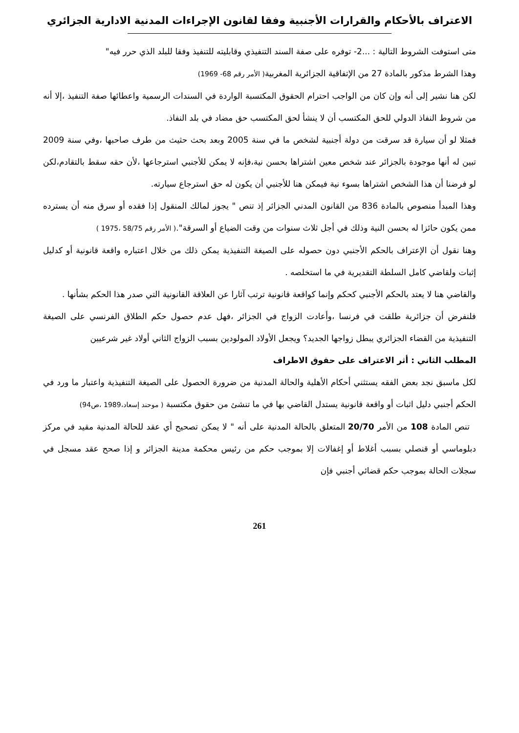الاعتراف بالأحكام والقرارات الأجنبية وفقا لقانون الإجراءات المدنية الادارية الجزائري
متى استوفت الشروط التالية : ...2- توفره على صفة السند التنفيذي وقابليته للتنفيذ وفقا للبلد الذي حرر فيه"
وهذا الشرط مذكور بالمادة 27 من الإتفاقية الجزائرية المغربية( الأمر رقم 68- 1969)
لكن هنا نشير إلى أنه وإن كان من الواجب احترام الحقوق المكتسبة الواردة في السندات الرسمية واعطائها صفة التنفيذ ،إلا أنه من شروط النفاذ الدولي للحق المكتسب أن لا ينشأ لحق المكتسب حق مضاد في بلد النفاذ.
فمثلا لو أن سيارة قد سرقت من دولة أجنبية لشخص ما في سنة 2005 وبعد بحث حثيث من طرف صاحبها ،وفي سنة 2009 تبين له أنها موجودة بالجزائر عند شخص معين اشتراها بحسن نية،فإنه لا يمكن للأجنبي استرجاعها ،لأن حقه سقط بالتقادم،لكن لو فرضنا أن هذا الشخص اشتراها بسوء نية فيمكن هنا للأجنبي أن يكون له حق استرجاع سيارته.
وهذا المبدأ منصوص بالمادة 836 من القانون المدني الجزائر إذ تنص " يجوز لمالك المنقول إذا فقده أو سرق منه أن يسترده ممن يكون حائزا له بحسن النية وذلك في أجل ثلاث سنوات من وقت الضياع أو السرقة".( الأمر رقم 58/75 ،1975 )
وهنا نقول أن الإعتراف بالحكم الأجنبي دون حصوله على الصيغة التنفيذية يمكن ذلك من خلال اعتباره واقعة قانونية أو كدليل إثبات ولقاضي كامل السلطة التقديرية في ما استخلصه .
والقاضي هنا لا يعتد بالحكم الأجنبي كحكم وإنما كواقعة قانونية ترتب آثارا عن العلاقة القانونية التي صدر هذا الحكم بشأنها .
فلنفرض أن جزائرية طلقت في فرنسا ،وأعادت الزواج في الجزائر ،فهل عدم حصول حكم الطلاق الفرنسي على الصيغة التنفيذية من القضاء الجزائري يبطل زواجها الجديد؟ ويجعل الأولاد المولودين بسبب الزواج الثاني أولاد غير شرعيين
المطلب الثاني : أثر الاعتراف على حقوق الاطراف
لكل ماسبق نجد بعض الفقه يستثني أحكام الأهلية والحالة المدنية من ضرورة الحصول على الصيغة التنفيذية واعتبار ما ورد في الحكم أجنبي دليل اثبات أو واقعة قانونية يستدل القاضي بها في ما تنشئ من حقوق مكتسبة ( موحند إسعاد،1989 ،ص94)
تنص المادة 108 من الأمر 20/70 المتعلق بالحالة المدنية على أنه " لا يمكن تصحيح أي عقد للحالة المدنية مقيد في مركز دبلوماسي أو قنصلي بسبب أغلاط أو إغفالات إلا بموجب حكم من رئيس محكمة مدينة الجزائر و إذا صحح عقد مسجل في سجلات الحالة بموجب حكم قضائي أجنبي فإن
261